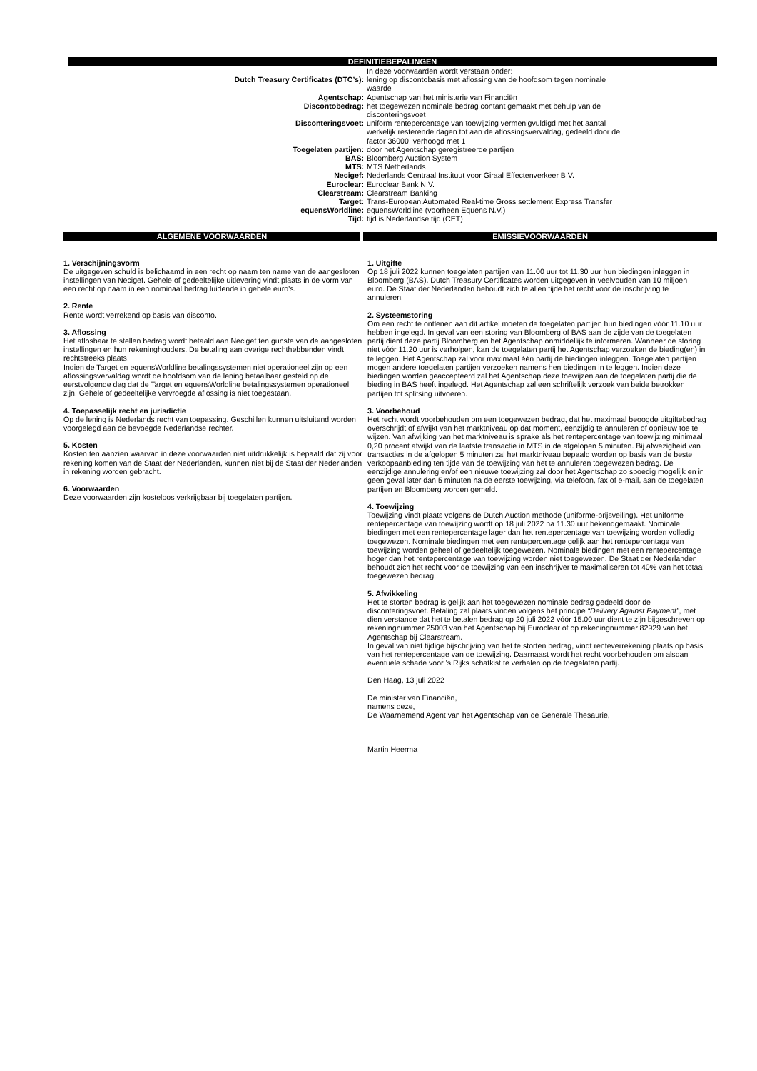DEFINITIEBEPALINGEN
| | In deze voorwaarden wordt verstaan onder: |
| Dutch Treasury Certificates (DTC’s): | lening op discontobasis met aflossing van de hoofdsom tegen nominale waarde |
| Agentschap: | Agentschap van het ministerie van Financiën |
| Discontobedrag: | het toegewezen nominale bedrag contant gemaakt met behulp van de disconteringsvoet |
| Disconteringsvoet: | uniform rentepercentage van toewijzing vermenigvuldigd met het aantal werkelijk resterende dagen tot aan de aflossingsvervaldag, gedeeld door de factor 36000, verhoogd met 1 |
| Toegelaten partijen: | door het Agentschap geregistreerde partijen |
| BAS: | Bloomberg Auction System |
| MTS: | MTS Netherlands |
| Necigef: | Nederlands Centraal Instituut voor Giraal Effectenverkeer B.V. |
| Euroclear: | Euroclear Bank N.V. |
| Clearstream: | Clearstream Banking |
| Target: | Trans-European Automated Real-time Gross settlement Express Transfer |
| equensWorldline: | equensWorldline (voorheen Equens N.V.) |
| Tijd: | tijd is Nederlandse tijd (CET) |
ALGEMENE VOORWAARDEN EMISSIEVOORWAARDEN
1. Verschijningsvorm
De uitgegeven schuld is belichaamd in een recht op naam ten name van de aangesloten instellingen van Necigef. Gehele of gedeeltelijke uitlevering vindt plaats in de vorm van een recht op naam in een nominaal bedrag luidende in gehele euro’s.
2. Rente
Rente wordt verrekend op basis van disconto.
3. Aflossing
Het aflosbaar te stellen bedrag wordt betaald aan Necigef ten gunste van de aangesloten instellingen en hun rekeninghouders. De betaling aan overige rechthebbenden vindt rechtstreeks plaats.
Indien de Target en equensWorldline betalingssystemen niet operationeel zijn op een aflossingsvervaldag wordt de hoofdsom van de lening betaalbaar gesteld op de eerstvolgende dag dat de Target en equensWorldline betalingssystemen operationeel zijn. Gehele of gedeeltelijke vervroegde aflossing is niet toegestaan.
4. Toepasselijk recht en jurisdictie
Op de lening is Nederlands recht van toepassing. Geschillen kunnen uitsluitend worden voorgelegd aan de bevoegde Nederlandse rechter.
5. Kosten
Kosten ten aanzien waarvan in deze voorwaarden niet uitdrukkelijk is bepaald dat zij voor rekening komen van de Staat der Nederlanden, kunnen niet bij de Staat der Nederlanden in rekening worden gebracht.
6. Voorwaarden
Deze voorwaarden zijn kosteloos verkrijgbaar bij toegelaten partijen.
1. Uitgifte
Op 18 juli 2022 kunnen toegelaten partijen van 11.00 uur tot 11.30 uur hun biedingen inleggen in Bloomberg (BAS). Dutch Treasury Certificates worden uitgegeven in veelvouden van 10 miljoen euro. De Staat der Nederlanden behoudt zich te allen tijde het recht voor de inschrijving te annuleren.
2. Systeemstoring
Om een recht te ontlenen aan dit artikel moeten de toegelaten partijen hun biedingen vóór 11.10 uur hebben ingelegd. In geval van een storing van Bloomberg of BAS aan de zijde van de toegelaten partij dient deze partij Bloomberg en het Agentschap onmiddellijk te informeren. Wanneer de storing niet vóór 11.20 uur is verholpen, kan de toegelaten partij het Agentschap verzoeken de bieding(en) in te leggen. Het Agentschap zal voor maximaal één partij de biedingen inleggen. Toegelaten partijen mogen andere toegelaten partijen verzoeken namens hen biedingen in te leggen. Indien deze biedingen worden geaccepteerd zal het Agentschap deze toewijzen aan de toegelaten partij die de bieding in BAS heeft ingelegd. Het Agentschap zal een schriftelijk verzoek van beide betrokken partijen tot splitsing uitvoeren.
3. Voorbehoud
Het recht wordt voorbehouden om een toegewezen bedrag, dat het maximaal beoogde uitgiftebedrag overschrijdt of afwijkt van het marktniveau op dat moment, eenzijdig te annuleren of opnieuw toe te wijzen. Van afwijking van het marktniveau is sprake als het rentepercentage van toewijzing minimaal 0,20 procent afwijkt van de laatste transactie in MTS in de afgelopen 5 minuten. Bij afwezigheid van transacties in de afgelopen 5 minuten zal het marktniveau bepaald worden op basis van de beste verkoopaanbieding ten tijde van de toewijzing van het te annuleren toegewezen bedrag. De eenzijdige annulering en/of een nieuwe toewijzing zal door het Agentschap zo spoedig mogelijk en in geen geval later dan 5 minuten na de eerste toewijzing, via telefoon, fax of e-mail, aan de toegelaten partijen en Bloomberg worden gemeld.
4. Toewijzing
Toewijzing vindt plaats volgens de Dutch Auction methode (uniforme-prijsveiling). Het uniforme rentepercentage van toewijzing wordt op 18 juli 2022 na 11.30 uur bekendgemaakt. Nominale biedingen met een rentepercentage lager dan het rentepercentage van toewijzing worden volledig toegewezen. Nominale biedingen met een rentepercentage gelijk aan het rentepercentage van toewijzing worden geheel of gedeeltelijk toegewezen. Nominale biedingen met een rentepercentage hoger dan het rentepercentage van toewijzing worden niet toegewezen. De Staat der Nederlanden behoudt zich het recht voor de toewijzing van een inschrijver te maximaliseren tot 40% van het totaal toegewezen bedrag.
5. Afwikkeling
Het te storten bedrag is gelijk aan het toegewezen nominale bedrag gedeeld door de disconteringsvoet. Betaling zal plaats vinden volgens het principe “Delivery Against Payment”, met dien verstande dat het te betalen bedrag op 20 juli 2022 vóór 15.00 uur dient te zijn bijgeschreven op rekeningnummer 25003 van het Agentschap bij Euroclear of op rekeningnummer 82929 van het Agentschap bij Clearstream.
In geval van niet tijdige bijschrijving van het te storten bedrag, vindt renteverrekening plaats op basis van het rentepercentage van de toewijzing. Daarnaast wordt het recht voorbehouden om alsdan eventuele schade voor ’s Rijks schatkist te verhalen op de toegelaten partij.
Den Haag, 13 juli 2022
De minister van Financiën,
namens deze,
De Waarnemend Agent van het Agentschap van de Generale Thesaurie,
Martin Heerma